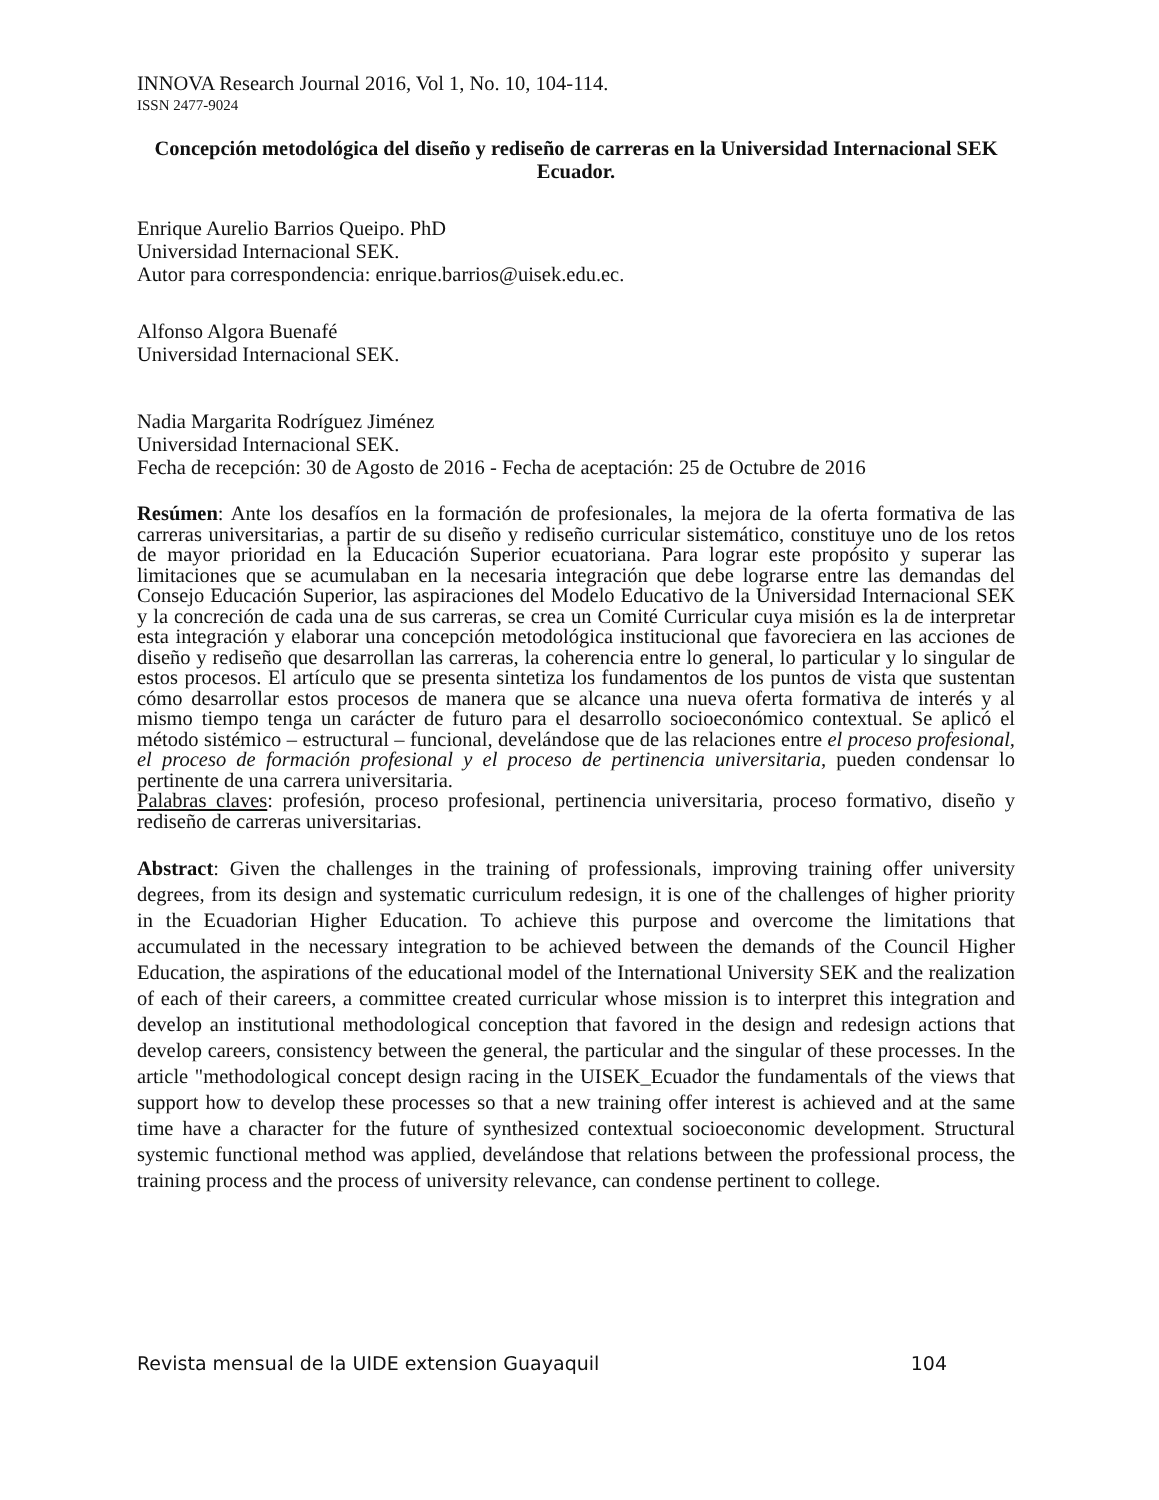INNOVA Research Journal 2016, Vol 1, No. 10, 104-114.
ISSN 2477-9024
Concepción metodológica del diseño y rediseño de carreras en la Universidad Internacional SEK Ecuador.
Enrique Aurelio Barrios Queipo. PhD
Universidad Internacional SEK.
Autor para correspondencia: enrique.barrios@uisek.edu.ec.
Alfonso Algora Buenafé
Universidad Internacional SEK.
Nadia Margarita Rodríguez Jiménez
Universidad Internacional SEK.
Fecha de recepción: 30 de Agosto de 2016 - Fecha de aceptación: 25 de Octubre de 2016
Resúmen: Ante los desafíos en la formación de profesionales, la mejora de la oferta formativa de las carreras universitarias, a partir de su diseño y rediseño curricular sistemático, constituye uno de los retos de mayor prioridad en la Educación Superior ecuatoriana. Para lograr este propósito y superar las limitaciones que se acumulaban en la necesaria integración que debe lograrse entre las demandas del Consejo Educación Superior, las aspiraciones del Modelo Educativo de la Universidad Internacional SEK y la concreción de cada una de sus carreras, se crea un Comité Curricular cuya misión es la de interpretar esta integración y elaborar una concepción metodológica institucional que favoreciera en las acciones de diseño y rediseño que desarrollan las carreras, la coherencia entre lo general, lo particular y lo singular de estos procesos. El artículo que se presenta sintetiza los fundamentos de los puntos de vista que sustentan cómo desarrollar estos procesos de manera que se alcance una nueva oferta formativa de interés y al mismo tiempo tenga un carácter de futuro para el desarrollo socioeconómico contextual. Se aplicó el método sistémico – estructural – funcional, develándose que de las relaciones entre el proceso profesional, el proceso de formación profesional y el proceso de pertinencia universitaria, pueden condensar lo pertinente de una carrera universitaria.
Palabras claves: profesión, proceso profesional, pertinencia universitaria, proceso formativo, diseño y rediseño de carreras universitarias.
Abstract: Given the challenges in the training of professionals, improving training offer university degrees, from its design and systematic curriculum redesign, it is one of the challenges of higher priority in the Ecuadorian Higher Education. To achieve this purpose and overcome the limitations that accumulated in the necessary integration to be achieved between the demands of the Council Higher Education, the aspirations of the educational model of the International University SEK and the realization of each of their careers, a committee created curricular whose mission is to interpret this integration and develop an institutional methodological conception that favored in the design and redesign actions that develop careers, consistency between the general, the particular and the singular of these processes. In the article "methodological concept design racing in the UISEK_Ecuador the fundamentals of the views that support how to develop these processes so that a new training offer interest is achieved and at the same time have a character for the future of synthesized contextual socioeconomic development. Structural systemic functional method was applied, develándose that relations between the professional process, the training process and the process of university relevance, can condense pertinent to college.
Revista mensual de la UIDE extension Guayaquil 104